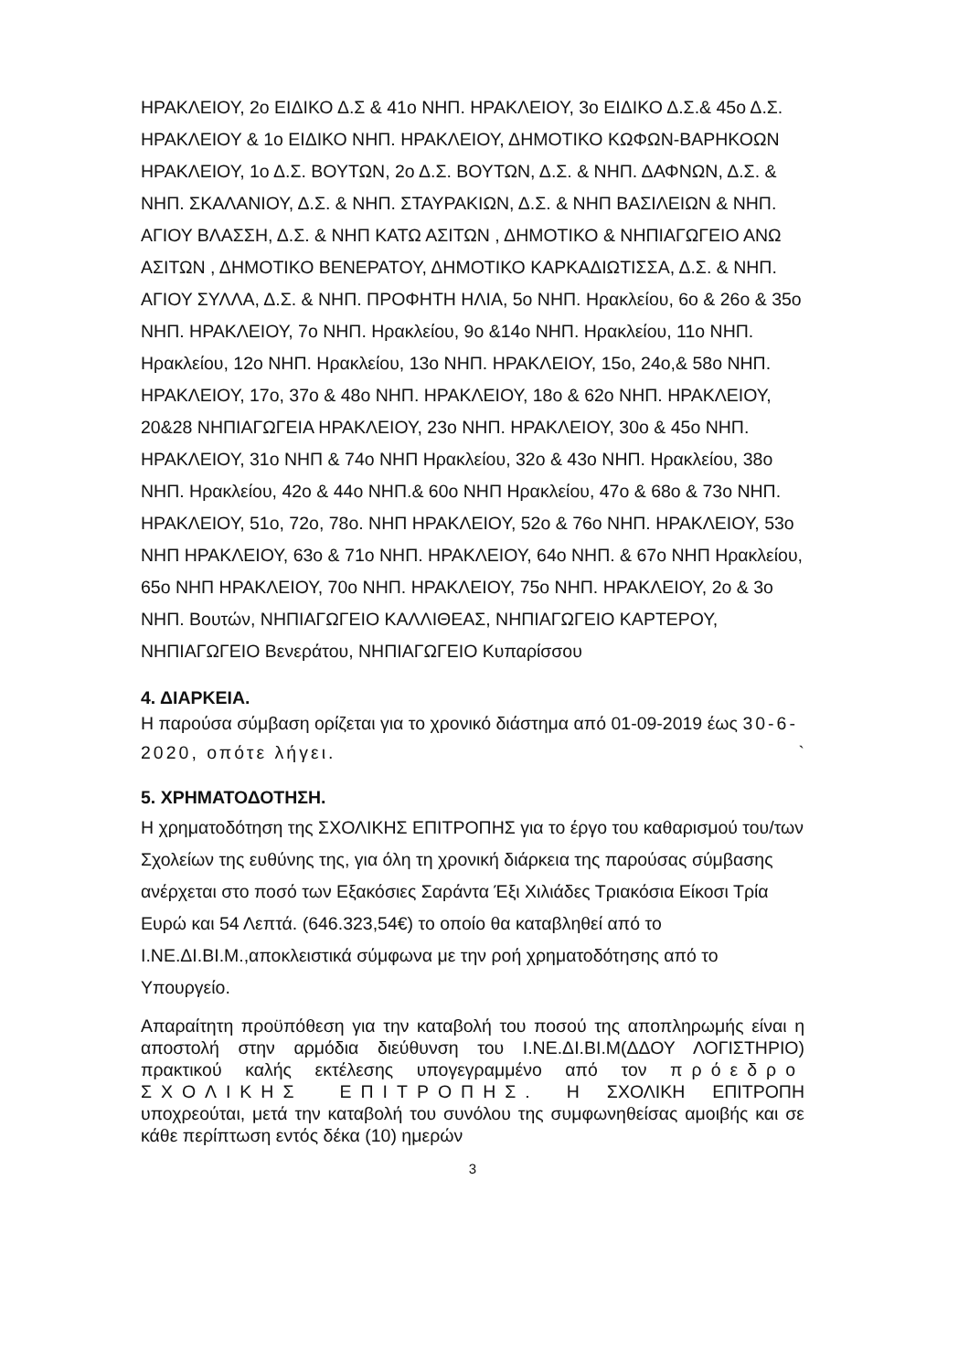ΗΡΑΚΛΕΙΟΥ, 2ο ΕΙΔΙΚΟ Δ.Σ & 41ο ΝΗΠ. ΗΡΑΚΛΕΙΟΥ, 3ο ΕΙΔΙΚΟ Δ.Σ.& 45ο Δ.Σ. ΗΡΑΚΛΕΙΟΥ & 1ο ΕΙΔΙΚΟ ΝΗΠ. ΗΡΑΚΛΕΙΟΥ, ΔΗΜΟΤΙΚΟ ΚΩΦΩΝ-ΒΑΡΗΚΟΩΝ ΗΡΑΚΛΕΙΟΥ, 1ο Δ.Σ. ΒΟΥΤΩΝ, 2ο Δ.Σ. ΒΟΥΤΩΝ, Δ.Σ. & ΝΗΠ. ΔΑΦΝΩΝ, Δ.Σ. & ΝΗΠ. ΣΚΑΛΑΝΙΟΥ, Δ.Σ. & ΝΗΠ. ΣΤΑΥΡΑΚΙΩΝ, Δ.Σ. & ΝΗΠ ΒΑΣΙΛΕΙΩΝ & ΝΗΠ. ΑΓΙΟΥ ΒΛΑΣΣΗ, Δ.Σ. & ΝΗΠ ΚΑΤΩ ΑΣΙΤΩΝ , ΔΗΜΟΤΙΚΟ & ΝΗΠΙΑΓΩΓΕΙΟ ΑΝΩ ΑΣΙΤΩΝ , ΔΗΜΟΤΙΚΟ ΒΕΝΕΡΑΤΟΥ, ΔΗΜΟΤΙΚΟ ΚΑΡΚΑΔΙΩΤΙΣΣΑ, Δ.Σ. & ΝΗΠ. ΑΓΙΟΥ ΣΥΛΛΑ, Δ.Σ. & ΝΗΠ. ΠΡΟΦΗΤΗ ΗΛΙΑ, 5ο ΝΗΠ. Ηρακλείου, 6ο & 26ο & 35ο ΝΗΠ. ΗΡΑΚΛΕΙΟΥ, 7ο ΝΗΠ. Ηρακλείου, 9ο &14ο ΝΗΠ. Ηρακλείου, 11ο ΝΗΠ. Ηρακλείου, 12ο ΝΗΠ. Ηρακλείου, 13ο ΝΗΠ. ΗΡΑΚΛΕΙΟΥ, 15ο, 24ο,& 58ο ΝΗΠ. ΗΡΑΚΛΕΙΟΥ, 17ο, 37ο & 48ο ΝΗΠ. ΗΡΑΚΛΕΙΟΥ, 18ο & 62ο ΝΗΠ. ΗΡΑΚΛΕΙΟΥ, 20&28 ΝΗΠΙΑΓΩΓΕΙΑ ΗΡΑΚΛΕΙΟΥ, 23ο ΝΗΠ. ΗΡΑΚΛΕΙΟΥ, 30ο & 45ο ΝΗΠ. ΗΡΑΚΛΕΙΟΥ, 31ο ΝΗΠ & 74ο ΝΗΠ Ηρακλείου, 32ο & 43ο ΝΗΠ. Ηρακλείου, 38ο ΝΗΠ. Ηρακλείου, 42ο & 44ο ΝΗΠ.& 60ο ΝΗΠ Ηρακλείου, 47ο & 68ο & 73ο ΝΗΠ. ΗΡΑΚΛΕΙΟΥ, 51ο, 72ο, 78ο. ΝΗΠ ΗΡΑΚΛΕΙΟΥ, 52ο & 76ο ΝΗΠ. ΗΡΑΚΛΕΙΟΥ, 53ο ΝΗΠ ΗΡΑΚΛΕΙΟΥ, 63ο & 71ο ΝΗΠ. ΗΡΑΚΛΕΙΟΥ, 64ο ΝΗΠ. & 67ο ΝΗΠ Ηρακλείου, 65ο ΝΗΠ ΗΡΑΚΛΕΙΟΥ, 70ο ΝΗΠ. ΗΡΑΚΛΕΙΟΥ, 75ο ΝΗΠ. ΗΡΑΚΛΕΙΟΥ, 2ο & 3ο ΝΗΠ. Βουτών, ΝΗΠΙΑΓΩΓΕΙΟ ΚΑΛΛΙΘΕΑΣ, ΝΗΠΙΑΓΩΓΕΙΟ ΚΑΡΤΕΡΟΥ, ΝΗΠΙΑΓΩΓΕΙΟ Βενεράτου, ΝΗΠΙΑΓΩΓΕΙΟ Κυπαρίσσου
4. ΔΙΑΡΚΕΙΑ.
Η παρούσα σύμβαση ορίζεται για το χρονικό διάστημα από 01-09-2019 έως 30-6-2020, οπότε λήγει. `
5. ΧΡΗΜΑΤΟΔΟΤΗΣΗ.
Η χρηματοδότηση της ΣΧΟΛΙΚΗΣ ΕΠΙΤΡΟΠΗΣ για το έργο του καθαρισμού του/των Σχολείων της ευθύνης της, για όλη τη χρονική διάρκεια της παρούσας σύμβασης ανέρχεται στο ποσό των Εξακόσιες Σαράντα Έξι Χιλιάδες Τριακόσια Είκοσι Τρία Ευρώ και 54 Λεπτά. (646.323,54€) το οποίο θα καταβληθεί από το Ι.ΝΕ.ΔΙ.ΒΙ.Μ.,αποκλειστικά σύμφωνα με την ροή χρηματοδότησης από το Υπουργείο.
Απαραίτητη προϋπόθεση για την καταβολή του ποσού της αποπληρωμής είναι η αποστολή στην αρμόδια διεύθυνση του Ι.ΝΕ.ΔΙ.ΒΙ.Μ(ΔΔΟΥ ΛΟΓΙΣΤΗΡΙΟ) πρακτικού καλής εκτέλεσης υπογεγραμμένο από τον πρόεδρο ΣΧΟΛΙΚΗΣ ΕΠΙΤΡΟΠΗΣ. Η ΣΧΟΛΙΚΗ ΕΠΙΤΡΟΠΗ υποχρεούται, μετά την καταβολή του συνόλου της συμφωνηθείσας αμοιβής και σε κάθε περίπτωση εντός δέκα (10) ημερών
3